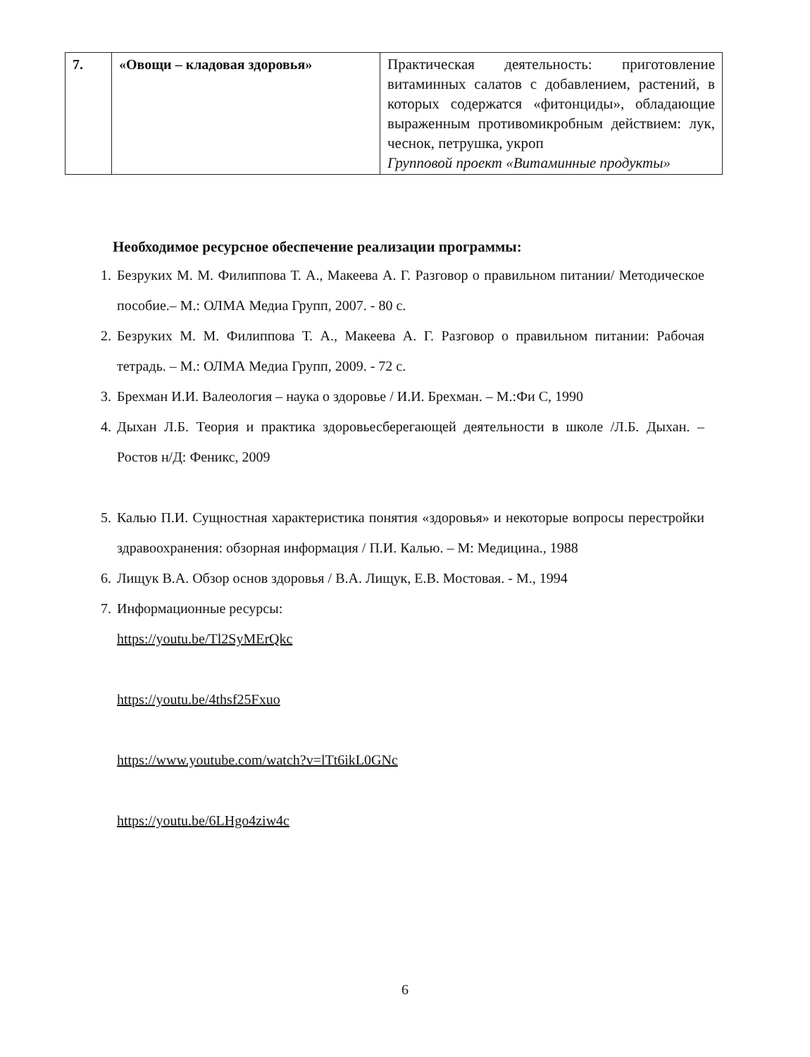| 7. | «Овощи – кладовая здоровья» | Практическая деятельность: приготовление витаминных салатов с добавлением, растений, в которых содержатся «фитонциды», обладающие выраженным противомикробным действием: лук, чеснок, петрушка, укроп Групповой проект «Витаминные продукты» |
Необходимое ресурсное обеспечение реализации программы:
1. Безруких М. М. Филиппова Т. А., Макеева А. Г. Разговор о правильном питании/ Методическое пособие.– М.: ОЛМА Медиа Групп, 2007. - 80 с.
2. Безруких М. М. Филиппова Т. А., Макеева А. Г. Разговор о правильном питании: Рабочая тетрадь. – М.: ОЛМА Медиа Групп, 2009. - 72 с.
3. Брехман И.И. Валеология – наука о здоровье / И.И. Брехман. – М.:Фи С, 1990
4. Дыхан Л.Б. Теория и практика здоровьесберегающей деятельности в школе /Л.Б. Дыхан. – Ростов н/Д: Феникс, 2009
5. Калью П.И. Сущностная характеристика понятия «здоровья» и некоторые вопросы перестройки здравоохранения: обзорная информация / П.И. Калью. – М: Медицина., 1988
6. Лищук В.А. Обзор основ здоровья / В.А. Лищук, Е.В. Мостовая. - М., 1994
7. Информационные ресурсы:
https://youtu.be/Tl2SyMErQkc
https://youtu.be/4thsf25Fxuo
https://www.youtube.com/watch?v=lTt6ikL0GNc
https://youtu.be/6LHgo4ziw4c
6